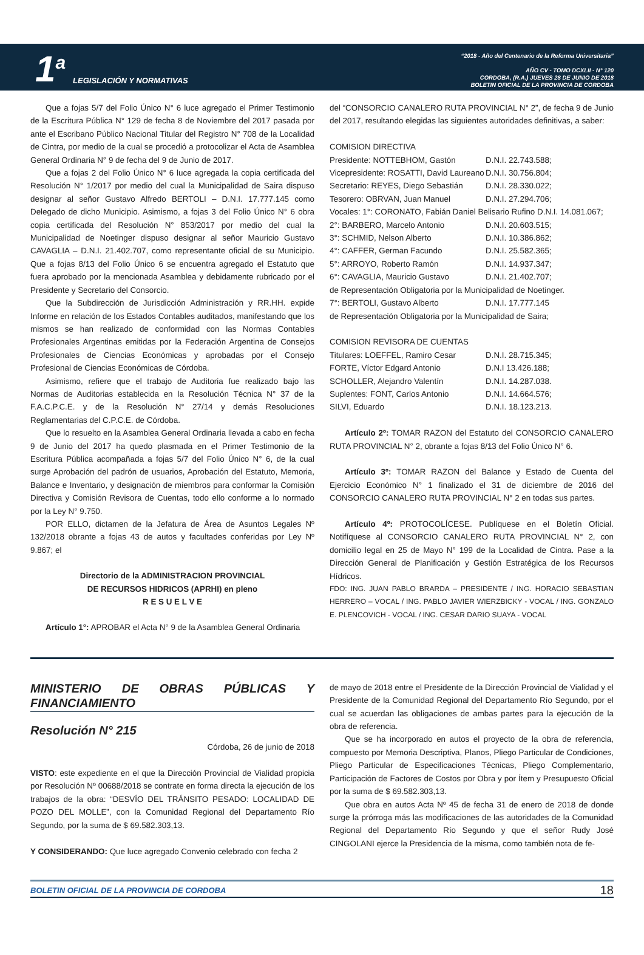1<sup>a</sup> LEGISLACIÓN Y NORMATIVAS
“2018 - Año del Centenario de la Reforma Universitaria”
AÑO CV - TOMO DCXLII - N° 120
CORDOBA, (R.A.) JUEVES 28 DE JUNIO DE 2018
BOLETIN OFICIAL DE LA PROVINCIA DE CORDOBA
Que a fojas 5/7 del Folio Único N° 6 luce agregado el Primer Testimonio de la Escritura Pública N° 129 de fecha 8 de Noviembre del 2017 pasada por ante el Escribano Público Nacional Titular del Registro N° 708 de la Localidad de Cintra, por medio de la cual se procedió a protocolizar el Acta de Asamblea General Ordinaria N° 9 de fecha del 9 de Junio de 2017.
Que a fojas 2 del Folio Único N° 6 luce agregada la copia certificada del Resolución N° 1/2017 por medio del cual la Municipalidad de Saira dispuso designar al señor Gustavo Alfredo BERTOLI – D.N.I. 17.777.145 como Delegado de dicho Municipio. Asimismo, a fojas 3 del Folio Único N° 6 obra copia certificada del Resolución N° 853/2017 por medio del cual la Municipalidad de Noetinger dispuso designar al señor Mauricio Gustavo CAVAGLIA – D.N.I. 21.402.707, como representante oficial de su Municipio. Que a fojas 8/13 del Folio Único 6 se encuentra agregado el Estatuto que fuera aprobado por la mencionada Asamblea y debidamente rubricado por el Presidente y Secretario del Consorcio.
Que la Subdirección de Jurisdicción Administración y RR.HH. expide Informe en relación de los Estados Contables auditados, manifestando que los mismos se han realizado de conformidad con las Normas Contables Profesionales Argentinas emitidas por la Federación Argentina de Consejos Profesionales de Ciencias Económicas y aprobadas por el Consejo Profesional de Ciencias Económicas de Córdoba.
Asimismo, refiere que el trabajo de Auditoria fue realizado bajo las Normas de Auditorias establecida en la Resolución Técnica N° 37 de la F.A.C.P.C.E. y de la Resolución N° 27/14 y demás Resoluciones Reglamentarias del C.P.C.E. de Córdoba.
Que lo resuelto en la Asamblea General Ordinaria llevada a cabo en fecha 9 de Junio del 2017 ha quedo plasmada en el Primer Testimonio de la Escritura Pública acompañada a fojas 5/7 del Folio Único N° 6, de la cual surge Aprobación del padrón de usuarios, Aprobación del Estatuto, Memoria, Balance e Inventario, y designación de miembros para conformar la Comisión Directiva y Comisión Revisora de Cuentas, todo ello conforme a lo normado por la Ley N° 9.750.
POR ELLO, dictamen de la Jefatura de Área de Asuntos Legales Nº 132/2018 obrante a fojas 43 de autos y facultades conferidas por Ley Nº 9.867; el
Directorio de la ADMINISTRACION PROVINCIAL
DE RECURSOS HIDRICOS (APRHI) en pleno
R E S U E L V E
Artículo 1°: APROBAR el Acta N° 9 de la Asamblea General Ordinaria
del “CONSORCIO CANALERO RUTA PROVINCIAL N° 2”, de fecha 9 de Junio del 2017, resultando elegidas las siguientes autoridades definitivas, a saber:
COMISION DIRECTIVA
Presidente: NOTTEBHOM, Gastón D.N.I. 22.743.588;
Vicepresidente: ROSATTI, David Laureano D.N.I. 30.756.804;
Secretario: REYES, Diego Sebastián D.N.I. 28.330.022;
Tesorero: OBRVAN, Juan Manuel D.N.I. 27.294.706;
Vocales: 1°: CORONATO, Fabián Daniel Belisario Rufino D.N.I. 14.081.067;
2°: BARBERO, Marcelo Antonio D.N.I. 20.603.515;
3°: SCHMID, Nelson Alberto D.N.I. 10.386.862;
4°: CAFFER, German Facundo D.N.I. 25.582.365;
5°: ARROYO, Roberto Ramón D.N.I. 14.937.347;
6°: CAVAGLIA, Mauricio Gustavo D.N.I. 21.402.707;
de Representación Obligatoria por la Municipalidad de Noetinger.
7°: BERTOLI, Gustavo Alberto D.N.I. 17.777.145
de Representación Obligatoria por la Municipalidad de Saira;
COMISION REVISORA DE CUENTAS
Titulares: LOEFFEL, Ramiro Cesar D.N.I. 28.715.345;
FORTE, Víctor Edgard Antonio D.N.I 13.426.188;
SCHOLLER, Alejandro Valentín D.N.I. 14.287.038.
Suplentes: FONT, Carlos Antonio D.N.I. 14.664.576;
SILVI, Eduardo D.N.I. 18.123.213.
Artículo 2º: TOMAR RAZON del Estatuto del CONSORCIO CANALERO RUTA PROVINCIAL N° 2, obrante a fojas 8/13 del Folio Único N° 6.
Artículo 3º: TOMAR RAZON del Balance y Estado de Cuenta del Ejercicio Económico N° 1 finalizado el 31 de diciembre de 2016 del CONSORCIO CANALERO RUTA PROVINCIAL N° 2 en todas sus partes.
Artículo 4º: PROTOCOLÍCESE. Publíquese en el Boletín Oficial. Notifíquese al CONSORCIO CANALERO RUTA PROVINCIAL N° 2, con domicilio legal en 25 de Mayo N° 199 de la Localidad de Cintra. Pase a la Dirección General de Planificación y Gestión Estratégica de los Recursos Hídricos.
FDO: ING. JUAN PABLO BRARDA – PRESIDENTE / ING. HORACIO SEBASTIAN HERRERO – VOCAL / ING. PABLO JAVIER WIERZBICKY - VOCAL / ING. GONZALO E. PLENCOVICH - VOCAL / ING. CESAR DARIO SUAYA - VOCAL
MINISTERIO DE OBRAS PÚBLICAS Y FINANCIAMIENTO
Resolución N° 215
Córdoba, 26 de junio de 2018
VISTO: este expediente en el que la Dirección Provincial de Vialidad propicia por Resolución Nº 00688/2018 se contrate en forma directa la ejecución de los trabajos de la obra: “DESVÍO DEL TRÁNSITO PESADO: LOCALIDAD DE POZO DEL MOLLE”, con la Comunidad Regional del Departamento Río Segundo, por la suma de $ 69.582.303,13.
Y CONSIDERANDO: Que luce agregado Convenio celebrado con fecha 2
de mayo de 2018 entre el Presidente de la Dirección Provincial de Vialidad y el Presidente de la Comunidad Regional del Departamento Río Segundo, por el cual se acuerdan las obligaciones de ambas partes para la ejecución de la obra de referencia.
Que se ha incorporado en autos el proyecto de la obra de referencia, compuesto por Memoria Descriptiva, Planos, Pliego Particular de Condiciones, Pliego Particular de Especificaciones Técnicas, Pliego Complementario, Participación de Factores de Costos por Obra y por Ítem y Presupuesto Oficial por la suma de $ 69.582.303,13.
Que obra en autos Acta Nº 45 de fecha 31 de enero de 2018 de donde surge la prórroga más las modificaciones de las autoridades de la Comunidad Regional del Departamento Río Segundo y que el señor Rudy José CINGOLANI ejerce la Presidencia de la misma, como también nota de fe-
BOLETIN OFICIAL DE LA PROVINCIA DE CORDOBA 18